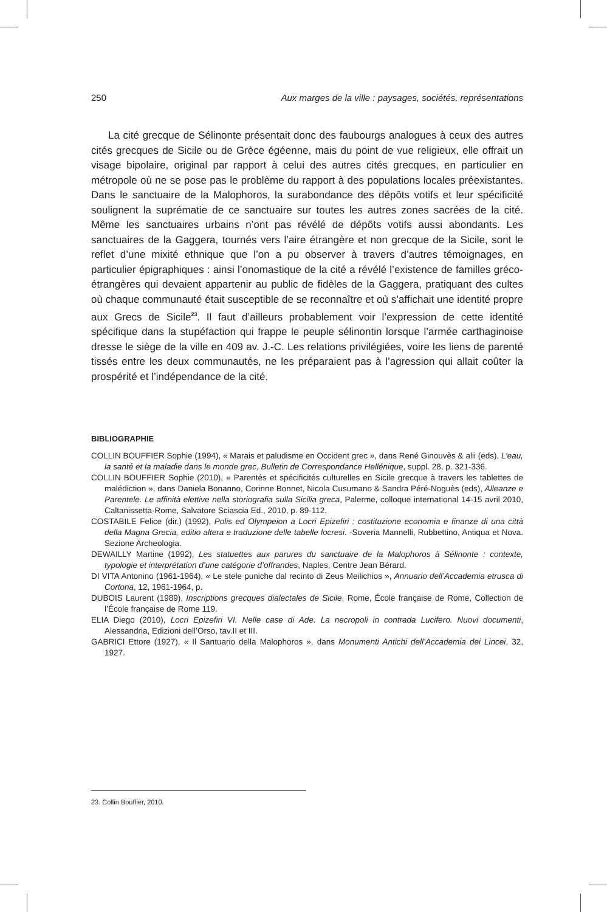250 Aux marges de la ville : paysages, sociétés, représentations
La cité grecque de Sélinonte présentait donc des faubourgs analogues à ceux des autres cités grecques de Sicile ou de Grèce égéenne, mais du point de vue religieux, elle offrait un visage bipolaire, original par rapport à celui des autres cités grecques, en particulier en métropole où ne se pose pas le problème du rapport à des populations locales préexistantes. Dans le sanctuaire de la Malophoros, la surabondance des dépôts votifs et leur spécificité soulignent la suprématie de ce sanctuaire sur toutes les autres zones sacrées de la cité. Même les sanctuaires urbains n’ont pas révélé de dépôts votifs aussi abondants. Les sanctuaires de la Gaggera, tournés vers l’aire étrangère et non grecque de la Sicile, sont le reflet d’une mixité ethnique que l’on a pu observer à travers d’autres témoignages, en particulier épigraphiques : ainsi l’onomastique de la cité a révélé l’existence de familles gréco-étrangères qui devaient appartenir au public de fidèles de la Gaggera, pratiquant des cultes où chaque communauté était susceptible de se reconnaître et où s’affichait une identité propre aux Grecs de Sicile<sup>23</sup>. Il faut d’ailleurs probablement voir l’expression de cette identité spécifique dans la stupéfaction qui frappe le peuple sélinontin lorsque l’armée carthaginoise dresse le siège de la ville en 409 av. J.-C. Les relations privilégiées, voire les liens de parenté tissés entre les deux communautés, ne les préparaient pas à l’agression qui allait coûter la prospérité et l’indépendance de la cité.
BIBLIOGRAPHIE
COLLIN BOUFFIER Sophie (1994), « Marais et paludisme en Occident grec », dans René Ginouvès & alii (eds), L’eau, la santé et la maladie dans le monde grec, Bulletin de Correspondance Hellénique, suppl. 28, p. 321-336.
COLLIN BOUFFIER Sophie (2010), « Parentés et spécificités culturelles en Sicile grecque à travers les tablettes de malédiction », dans Daniela Bonanno, Corinne Bonnet, Nicola Cusumano & Sandra Péré-Noguès (eds), Alleanze e Parentele. Le affinità elettive nella storiografia sulla Sicilia greca, Palerme, colloque international 14-15 avril 2010, Caltanissetta-Rome, Salvatore Sciascia Ed., 2010, p. 89-112.
COSTABILE Felice (dir.) (1992), Polis ed Olympeion a Locri Epizefiri : costituzione economia e finanze di una città della Magna Grecia, editio altera e traduzione delle tabelle locresi. -Soveria Mannelli, Rubbettino, Antiqua et Nova. Sezione Archeologia.
DEWAILLY Martine (1992), Les statuettes aux parures du sanctuaire de la Malophoros à Sélinonte : contexte, typologie et interprétation d’une catégorie d’offrandes, Naples, Centre Jean Bérard.
DI VITA Antonino (1961-1964), « Le stele puniche dal recinto di Zeus Meilichios », Annuario dell’Accademia etrusca di Cortona, 12, 1961-1964, p.
DUBOIS Laurent (1989), Inscriptions grecques dialectales de Sicile, Rome, École française de Rome, Collection de l’École française de Rome 119.
ELIA Diego (2010), Locri Epizefiri VI. Nelle case di Ade. La necropoli in contrada Lucifero. Nuovi documenti, Alessandria, Edizioni dell’Orso, tav.II et III.
GABRICI Ettore (1927), « Il Santuario della Malophoros », dans Monumenti Antichi dell’Accademia dei Lincei, 32, 1927.
23. Collin Bouffier, 2010.